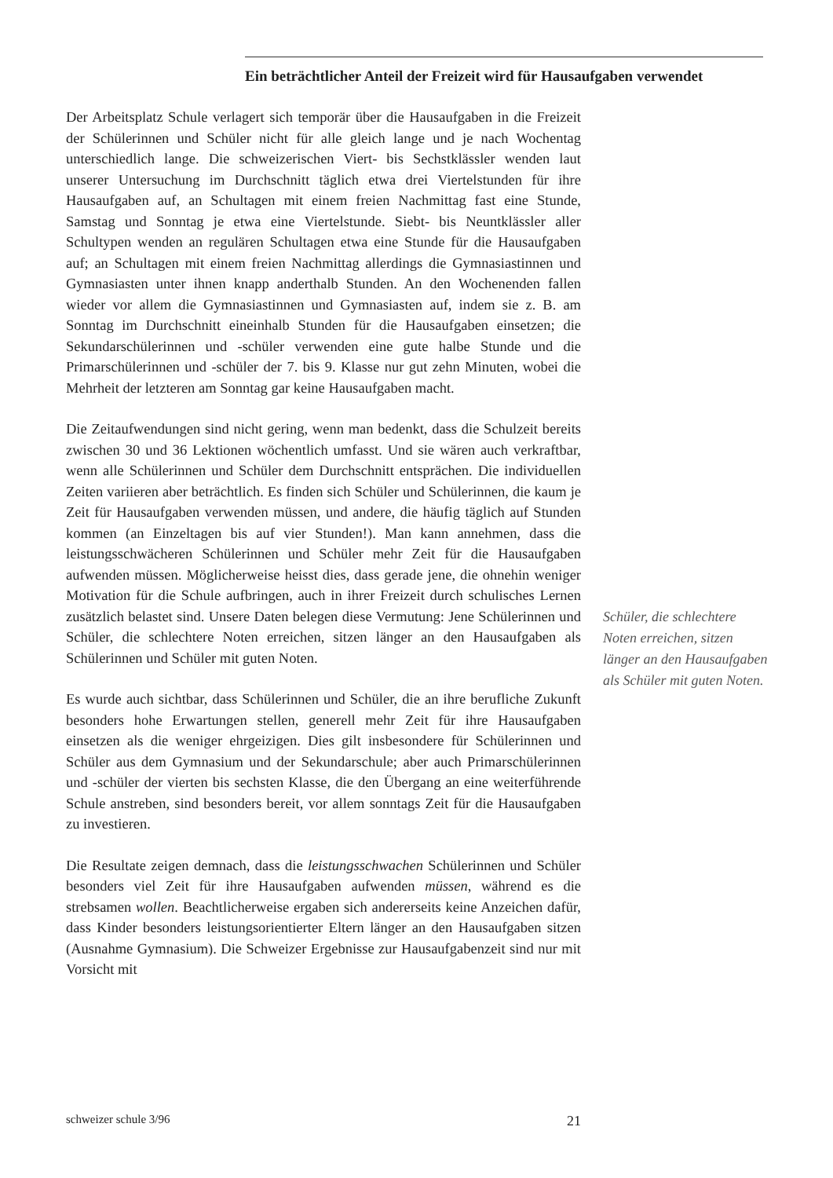Ein beträchtlicher Anteil der Freizeit wird für Hausaufgaben verwendet
Der Arbeitsplatz Schule verlagert sich temporär über die Hausaufgaben in die Freizeit der Schülerinnen und Schüler nicht für alle gleich lange und je nach Wochentag unterschiedlich lange. Die schweizerischen Viert- bis Sechstklässler wenden laut unserer Untersuchung im Durchschnitt täglich etwa drei Viertelstunden für ihre Hausaufgaben auf, an Schultagen mit einem freien Nachmittag fast eine Stunde, Samstag und Sonntag je etwa eine Viertelstunde. Siebt- bis Neuntklässler aller Schultypen wenden an regulären Schultagen etwa eine Stunde für die Hausaufgaben auf; an Schultagen mit einem freien Nachmittag allerdings die Gymnasiastinnen und Gymnasiasten unter ihnen knapp anderthalb Stunden. An den Wochenenden fallen wieder vor allem die Gymnasiastinnen und Gymnasiasten auf, indem sie z. B. am Sonntag im Durchschnitt eineinhalb Stunden für die Hausaufgaben einsetzen; die Sekundarschülerinnen und -schüler verwenden eine gute halbe Stunde und die Primarschülerinnen und -schüler der 7. bis 9. Klasse nur gut zehn Minuten, wobei die Mehrheit der letzteren am Sonntag gar keine Hausaufgaben macht.
Die Zeitaufwendungen sind nicht gering, wenn man bedenkt, dass die Schulzeit bereits zwischen 30 und 36 Lektionen wöchentlich umfasst. Und sie wären auch verkraftbar, wenn alle Schülerinnen und Schüler dem Durchschnitt entsprächen. Die individuellen Zeiten variieren aber beträchtlich. Es finden sich Schüler und Schülerinnen, die kaum je Zeit für Hausaufgaben verwenden müssen, und andere, die häufig täglich auf Stunden kommen (an Einzeltagen bis auf vier Stunden!). Man kann annehmen, dass die leistungsschwächeren Schülerinnen und Schüler mehr Zeit für die Hausaufgaben aufwenden müssen. Möglicherweise heisst dies, dass gerade jene, die ohnehin weniger Motivation für die Schule aufbringen, auch in ihrer Freizeit durch schulisches Lernen zusätzlich belastet sind. Unsere Daten belegen diese Vermutung: Jene Schülerinnen und Schüler, die schlechtere Noten erreichen, sitzen länger an den Hausaufgaben als Schülerinnen und Schüler mit guten Noten.
Es wurde auch sichtbar, dass Schülerinnen und Schüler, die an ihre berufliche Zukunft besonders hohe Erwartungen stellen, generell mehr Zeit für ihre Hausaufgaben einsetzen als die weniger ehrgeizigen. Dies gilt insbesondere für Schülerinnen und Schüler aus dem Gymnasium und der Sekundarschule; aber auch Primarschülerinnen und -schüler der vierten bis sechsten Klasse, die den Übergang an eine weiterführende Schule anstreben, sind besonders bereit, vor allem sonntags Zeit für die Hausaufgaben zu investieren.
Die Resultate zeigen demnach, dass die leistungsschwachen Schülerinnen und Schüler besonders viel Zeit für ihre Hausaufgaben aufwenden müssen, während es die strebsamen wollen. Beachtlicherweise ergaben sich andererseits keine Anzeichen dafür, dass Kinder besonders leistungsorientierter Eltern länger an den Hausaufgaben sitzen (Ausnahme Gymnasium). Die Schweizer Ergebnisse zur Hausaufgabenzeit sind nur mit Vorsicht mit
Schüler, die schlechtere Noten erreichen, sitzen länger an den Hausaufgaben als Schüler mit guten Noten.
schweizer schule 3/96 21